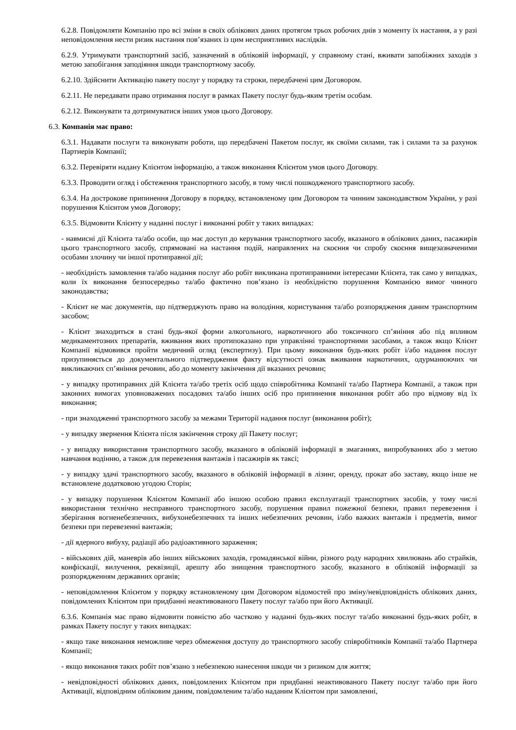6.2.8. Повідомляти Компанію про всі зміни в своїх облікових даних протягом трьох робочих днів з моменту їх настання, а у разі неповідомлення нести ризик настання пов’язаних із цим несприятливих наслідків.
6.2.9. Утримувати транспортний засіб, зазначений в обліковій інформації, у справному стані, вживати запобіжних заходів з метою запобігання заподіяння шкоди транспортному засобу.
6.2.10. Здійснити Активацію пакету послуг у порядку та строки, передбачені цим Договором.
6.2.11. Не передавати право отримання послуг в рамках Пакету послуг будь-яким третім особам.
6.2.12. Виконувати та дотримуватися інших умов цього Договору.
6.3. Компанія має право:
6.3.1. Надавати послуги та виконувати роботи, що передбачені Пакетом послуг, як своїми силами, так і силами та за рахунок Партнерів Компанії;
6.3.2. Перевіряти надану Клієнтом інформацію, а також виконання Клієнтом умов цього Договору.
6.3.3. Проводити огляд і обстеження транспортного засобу, в тому числі пошкодженого транспортного засобу.
6.3.4. На дострокове припинення Договору в порядку, встановленому цим Договором та чинним законодавством України, у разі порушення Клієнтом умов Договору;
6.3.5. Відмовити Клієнту у наданні послуг і виконанні робіт у таких випадках:
- навмисні дії Клієнта та/або особи, що має доступ до керування транспортного засобу, вказаного в облікових даних, пасажирів цього транспортного засобу, спрямовані на настання подій, направлених на скоєння чи спробу скоєння вищезазначеними особами злочину чи іншої протиправної дії;
- необхідність замовлення та/або надання послуг або робіт викликана протиправними інтересами Клієнта, так само у випадках, коли їх виконання безпосередньо та/або фактично пов’язано із необхідністю порушення Компанією вимог чинного законодавства;
- Клієнт не має документів, що підтверджують право на володіння, користування та/або розпорядження даним транспортним засобом;
- Клієнт знаходиться в стані будь-якої форми алкогольного, наркотичного або токсичного сп’яніння або під впливом медикаментозних препаратів, вживання яких протипоказано при управлінні транспортними засобами, а також якщо Клієнт Компанії відмовився пройти медичний огляд (експертизу). При цьому виконання будь-яких робіт і/або надання послуг призупиняється до документального підтвердження факту відсутності ознак вживання наркотичних, одурманюючих чи викликаючих сп’яніння речовин, або до моменту закінчення дії вказаних речовин;
- у випадку протиправних дій Клієнта та/або третіх осіб щодо співробітника Компанії та/або Партнера Компанії, а також при законних вимогах уповноважених посадових та/або інших осіб про припинення виконання робіт або про відмову від їх виконання;
- при знаходженні транспортного засобу за межами Території надання послуг (виконання робіт);
- у випадку звернення Клієнта після закінчення строку дії Пакету послуг;
- у випадку використання транспортного засобу, вказаного в обліковій інформації в змаганнях, випробуваннях або з метою навчання водінню, а також для перевезення вантажів і пасажирів як таксі;
- у випадку здачі транспортного засобу, вказаного в обліковій інформації в лізинг, оренду, прокат або заставу, якщо інше не встановлене додатковою угодою Сторін;
- у випадку порушення Клієнтом Компанії або іншою особою правил експлуатації транспортних засобів, у тому числі використання технічно несправного транспортного засобу, порушення правил пожежної безпеки, правил перевезення і зберігання вогненебезпечних, вибухонебезпечних та інших небезпечних речовин, і/або важких вантажів і предметів, вимог безпеки при перевезенні вантажів;
- дії ядерного вибуху, радіації або радіоактивного зараження;
- військових дій, маневрів або інших військових заходів, громадянської війни, різного роду народних хвилювань або страйків, конфіскації, вилучення, реквізиції, арешту або знищення транспортного засобу, вказаного в обліковій інформації за розпорядженням державних органів;
- неповідомлення Клієнтом у порядку встановленому цим Договором відомостей про зміну/невідповідність облікових даних, повідомлених Клієнтом при придбанні неактивованого Пакету послуг та/або при його Активації.
6.3.6. Компанія має право відмовити повністю або частково у наданні будь-яких послуг та/або виконанні будь-яких робіт, в рамках Пакету послуг у таких випадках:
- якщо таке виконання неможливе через обмеження доступу до транспортного засобу співробітників Компанії та/або Партнера Компанії;
- якщо виконання таких робіт пов’язано з небезпекою нанесення шкоди чи з ризиком для життя;
- невідповідності облікових даних, повідомлених Клієнтом при придбанні неактивованого Пакету послуг та/або при його Активації, відповідним обліковим даним, повідомленим та/або наданим Клієнтом при замовленні,